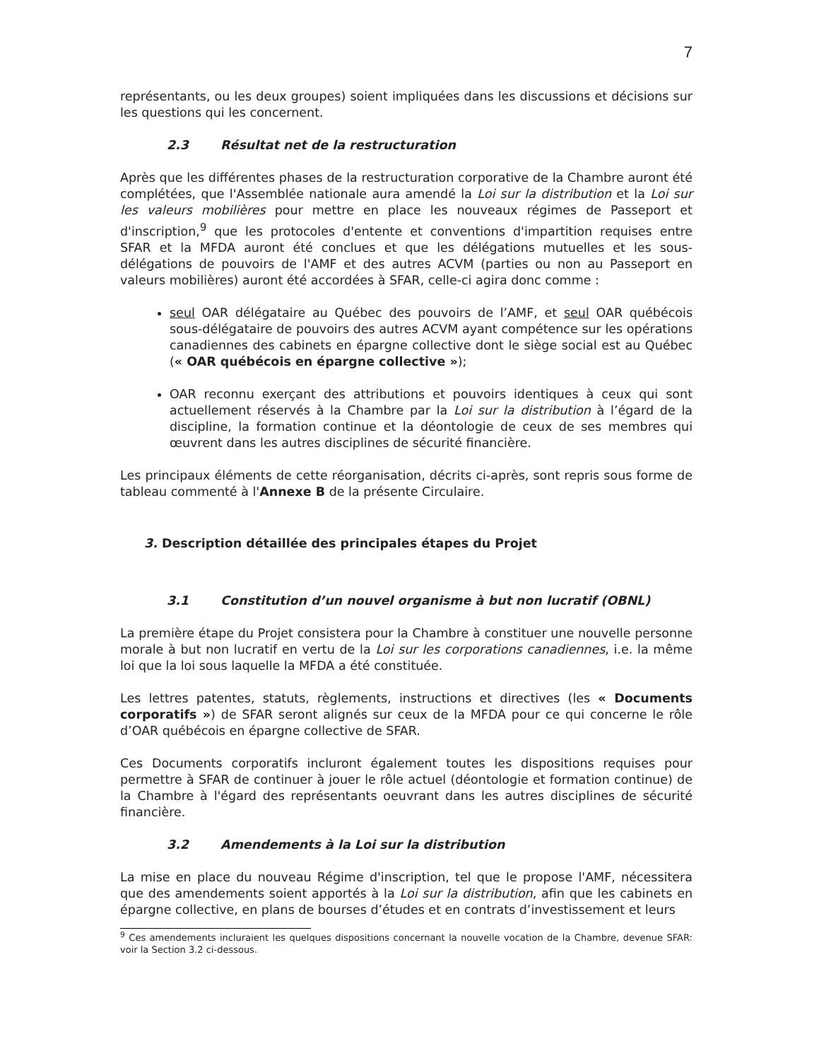7
représentants, ou les deux groupes) soient impliquées dans les discussions et décisions sur les questions qui les concernent.
2.3 Résultat net de la restructuration
Après que les différentes phases de la restructuration corporative de la Chambre auront été complétées, que l'Assemblée nationale aura amendé la Loi sur la distribution et la Loi sur les valeurs mobilières pour mettre en place les nouveaux régimes de Passeport et d'inscription,<sup>9</sup> que les protocoles d'entente et conventions d'impartition requises entre SFAR et la MFDA auront été conclues et que les délégations mutuelles et les sous-délégations de pouvoirs de l'AMF et des autres ACVM (parties ou non au Passeport en valeurs mobilières) auront été accordées à SFAR, celle-ci agira donc comme :
seul OAR délégataire au Québec des pouvoirs de l’AMF, et seul OAR québécois sous-délégataire de pouvoirs des autres ACVM ayant compétence sur les opérations canadiennes des cabinets en épargne collective dont le siège social est au Québec (« OAR québécois en épargne collective »);
OAR reconnu exerçant des attributions et pouvoirs identiques à ceux qui sont actuellement réservés à la Chambre par la Loi sur la distribution à l’égard de la discipline, la formation continue et la déontologie de ceux de ses membres qui œuvrent dans les autres disciplines de sécurité financière.
Les principaux éléments de cette réorganisation, décrits ci-après, sont repris sous forme de tableau commenté à l'Annexe B de la présente Circulaire.
3. Description détaillée des principales étapes du Projet
3.1 Constitution d’un nouvel organisme à but non lucratif (OBNL)
La première étape du Projet consistera pour la Chambre à constituer une nouvelle personne morale à but non lucratif en vertu de la Loi sur les corporations canadiennes, i.e. la même loi que la loi sous laquelle la MFDA a été constituée.
Les lettres patentes, statuts, règlements, instructions et directives (les « Documents corporatifs ») de SFAR seront alignés sur ceux de la MFDA pour ce qui concerne le rôle d’OAR québécois en épargne collective de SFAR.
Ces Documents corporatifs incluront également toutes les dispositions requises pour permettre à SFAR de continuer à jouer le rôle actuel (déontologie et formation continue) de la Chambre à l'égard des représentants oeuvrant dans les autres disciplines de sécurité financière.
3.2 Amendements à la Loi sur la distribution
La mise en place du nouveau Régime d'inscription, tel que le propose l'AMF, nécessitera que des amendements soient apportés à la Loi sur la distribution, afin que les cabinets en épargne collective, en plans de bourses d’études et en contrats d’investissement et leurs
<sup>9</sup> Ces amendements incluraient les quelques dispositions concernant la nouvelle vocation de la Chambre, devenue SFAR: voir la Section 3.2 ci-dessous.